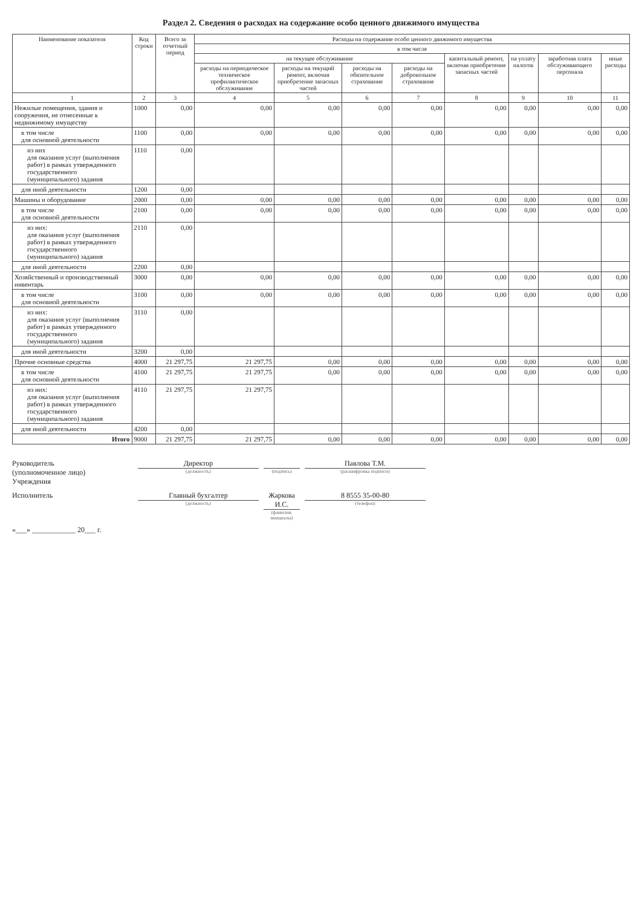Раздел 2. Сведения о расходах на содержание особо ценного движимого имущества
| Наименование показателя | Код строки | Всего за отчетный период | Расходы на содержание особо ценного движимого имущества | | | | | | | |
| --- | --- | --- | --- | --- | --- | --- | --- | --- | --- | --- |
| | | | в том числе | | | | | | | |
| | | | на текущее обслуживание | | | | капитальный ремонт, включая приобретение запасных частей | на уплату налогов | заработная плата обслуживающего персонала | иные расходы |
| | | | расходы на периодическое техническое профилактическое обслуживание | расходы на текущий ремонт, включая приобретение запасных частей | расходы на обязательное страхование | расходы на добровольное страхование | | | | |
| 1 | 2 | 3 | 4 | 5 | 6 | 7 | 8 | 9 | 10 | 11 |
| Нежилые помещения, здания и сооружения, не отнесенные к недвижимому имуществу | 1000 | 0,00 | 0,00 | 0,00 | 0,00 | 0,00 | 0,00 | 0,00 | 0,00 | 0,00 |
| в том числе для основной деятельности | 1100 | 0,00 | 0,00 | 0,00 | 0,00 | 0,00 | 0,00 | 0,00 | 0,00 | 0,00 |
| из них для оказания услуг (выполнения работ) в рамках утвержденного государственного (муниципального) задания | 1110 | 0,00 | | | | | | | | |
| для иной деятельности | 1200 | 0,00 | | | | | | | | |
| Машины и оборудование | 2000 | 0,00 | 0,00 | 0,00 | 0,00 | 0,00 | 0,00 | 0,00 | 0,00 | 0,00 |
| в том числе для основной деятельности | 2100 | 0,00 | 0,00 | 0,00 | 0,00 | 0,00 | 0,00 | 0,00 | 0,00 | 0,00 |
| из них: для оказания услуг (выполнения работ) в рамках утвержденного государственного (муниципального) задания | 2110 | 0,00 | | | | | | | | |
| для иной деятельности | 2200 | 0,00 | | | | | | | | |
| Хозяйственный и производственный инвентарь | 3000 | 0,00 | 0,00 | 0,00 | 0,00 | 0,00 | 0,00 | 0,00 | 0,00 | 0,00 |
| в том числе для основной деятельности | 3100 | 0,00 | 0,00 | 0,00 | 0,00 | 0,00 | 0,00 | 0,00 | 0,00 | 0,00 |
| из них: для оказания услуг (выполнения работ) в рамках утвержденного государственного (муниципального) задания | 3110 | 0,00 | | | | | | | | |
| для иной деятельности | 3200 | 0,00 | | | | | | | | |
| Прочие основные средства | 4000 | 21 297,75 | 21 297,75 | 0,00 | 0,00 | 0,00 | 0,00 | 0,00 | 0,00 | 0,00 |
| в том числе для основной деятельности | 4100 | 21 297,75 | 21 297,75 | 0,00 | 0,00 | 0,00 | 0,00 | 0,00 | 0,00 | 0,00 |
| из них: для оказания услуг (выполнения работ) в рамках утвержденного государственного (муниципального) задания | 4110 | 21 297,75 | 21 297,75 | | | | | | | |
| для иной деятельности | 4200 | 0,00 | | | | | | | | |
| Итого | 9000 | 21 297,75 | 21 297,75 | 0,00 | 0,00 | 0,00 | 0,00 | 0,00 | 0,00 | 0,00 |
Руководитель
(уполномоченное лицо)
Учреждения
Директор
(должность)
(подпись)
Павлова Т.М.
(расшифровка подписи)
Исполнитель
Главный бухгалтер
(должность)
Жаркова И.С.
(фамилия, инициалы)
8 8555 35-00-80
(телефон)
«___» ____________ 20___ г.